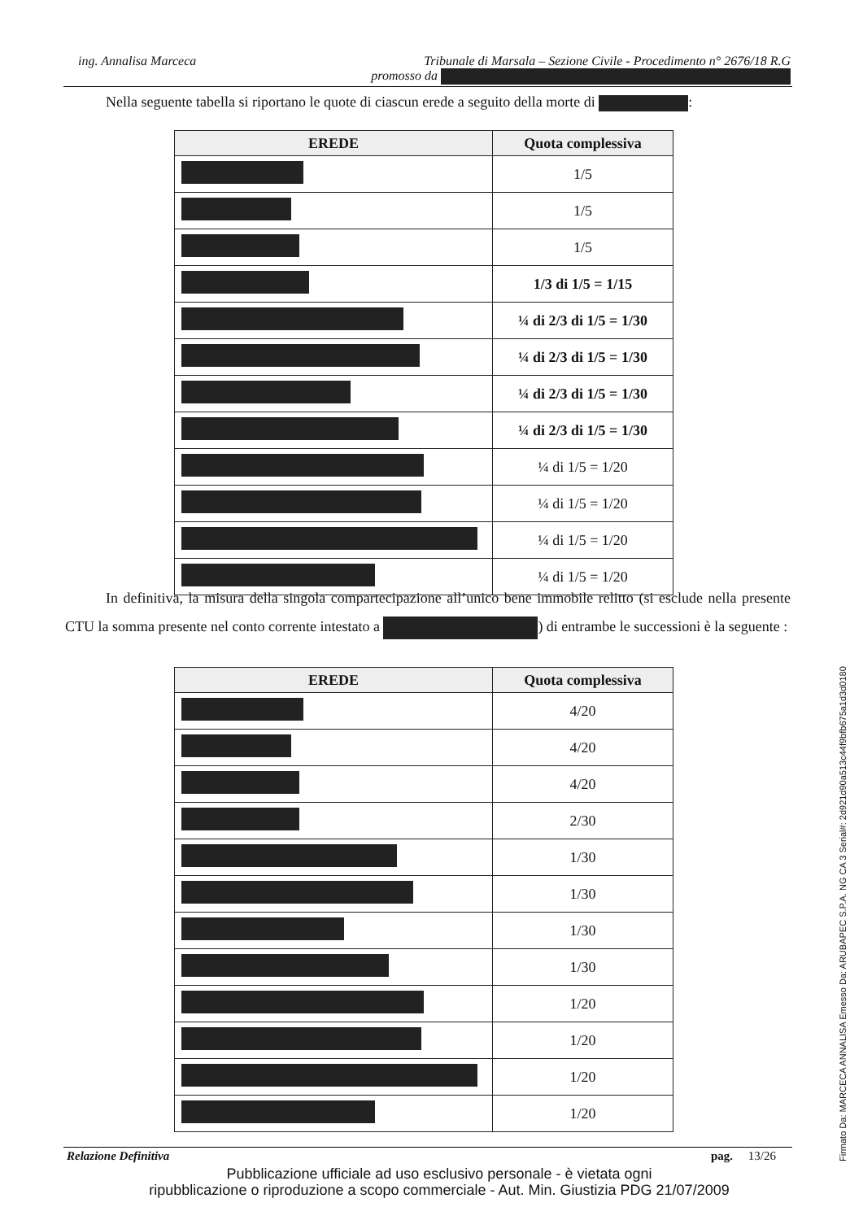ing. Annalisa Marceca
Tribunale di Marsala – Sezione Civile - Procedimento n° 2676/18 R.G
promosso da
Nella seguente tabella si riportano le quote di ciascun erede a seguito della morte di :
| EREDE | Quota complessiva |
| --- | --- |
| | 1/5 |
| | 1/5 |
| | 1/5 |
| | 1/3 di 1/5 = 1/15 |
| | ¼ di 2/3 di 1/5 = 1/30 |
| | ¼ di 2/3 di 1/5 = 1/30 |
| | ¼ di 2/3 di 1/5 = 1/30 |
| | ¼ di 2/3 di 1/5 = 1/30 |
| | ¼ di 1/5 = 1/20 |
| | ¼ di 1/5 = 1/20 |
| | ¼ di 1/5 = 1/20 |
| | ¼ di 1/5 = 1/20 |
In definitiva, la misura della singola compartecipazione all’unico bene immobile relitto (si esclude nella presente CTU la somma presente nel conto corrente intestato a ) di entrambe le successioni è la seguente :
| EREDE | Quota complessiva |
| --- | --- |
| | 4/20 |
| | 4/20 |
| | 4/20 |
| | 2/30 |
| | 1/30 |
| | 1/30 |
| | 1/30 |
| | 1/30 |
| | 1/20 |
| | 1/20 |
| | 1/20 |
| | 1/20 |
Relazione Definitiva pag. 13/26
Pubblicazione ufficiale ad uso esclusivo personale - è vietata ogni
ripubblicazione o riproduzione a scopo commerciale - Aut. Min. Giustizia PDG 21/07/2009
Firmato Da: MARCECA ANNALISA Emesso Da: ARUBAPEC S.P.A. NG CA 3 Serial#: 2d921d90a513c44f9bfb675a1d3d0180